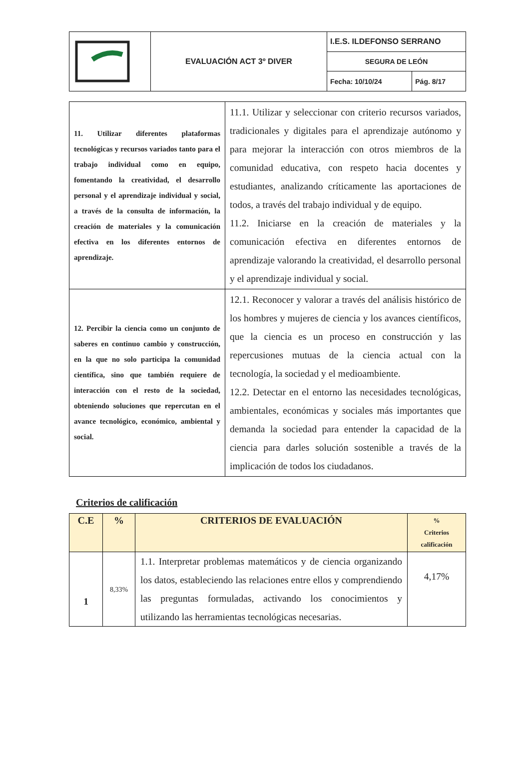| | EVALUACIÓN ACT 3º DIVER | I.E.S. ILDEFONSO SERRANO | |
| | | SEGURA DE LEÓN | |
| | | Fecha: 10/10/24 | Pág. 8/17 |
| 11. Utilizar diferentes plataformas tecnológicas y recursos variados tanto para el trabajo individual como en equipo, fomentando la creatividad, el desarrollo personal y el aprendizaje individual y social, a través de la consulta de información, la creación de materiales y la comunicación efectiva en los diferentes entornos de aprendizaje. | 11.1. Utilizar y seleccionar con criterio recursos variados, tradicionales y digitales para el aprendizaje autónomo y para mejorar la interacción con otros miembros de la comunidad educativa, con respeto hacia docentes y estudiantes, analizando críticamente las aportaciones de todos, a través del trabajo individual y de equipo. 11.2. Iniciarse en la creación de materiales y la comunicación efectiva en diferentes entornos de aprendizaje valorando la creatividad, el desarrollo personal y el aprendizaje individual y social. |
| 12. Percibir la ciencia como un conjunto de saberes en continuo cambio y construcción, en la que no solo participa la comunidad científica, sino que también requiere de interacción con el resto de la sociedad, obteniendo soluciones que repercutan en el avance tecnológico, económico, ambiental y social. | 12.1. Reconocer y valorar a través del análisis histórico de los hombres y mujeres de ciencia y los avances científicos, que la ciencia es un proceso en construcción y las repercusiones mutuas de la ciencia actual con la tecnología, la sociedad y el medioambiente. 12.2. Detectar en el entorno las necesidades tecnológicas, ambientales, económicas y sociales más importantes que demanda la sociedad para entender la capacidad de la ciencia para darles solución sostenible a través de la implicación de todos los ciudadanos. |
Criterios de calificación
| C.E | % | CRITERIOS DE EVALUACIÓN | % Criterios calificación |
| --- | --- | --- | --- |
| 1 | 8,33% | 1.1. Interpretar problemas matemáticos y de ciencia organizando los datos, estableciendo las relaciones entre ellos y comprendiendo las preguntas formuladas, activando los conocimientos y utilizando las herramientas tecnológicas necesarias. | 4,17% |